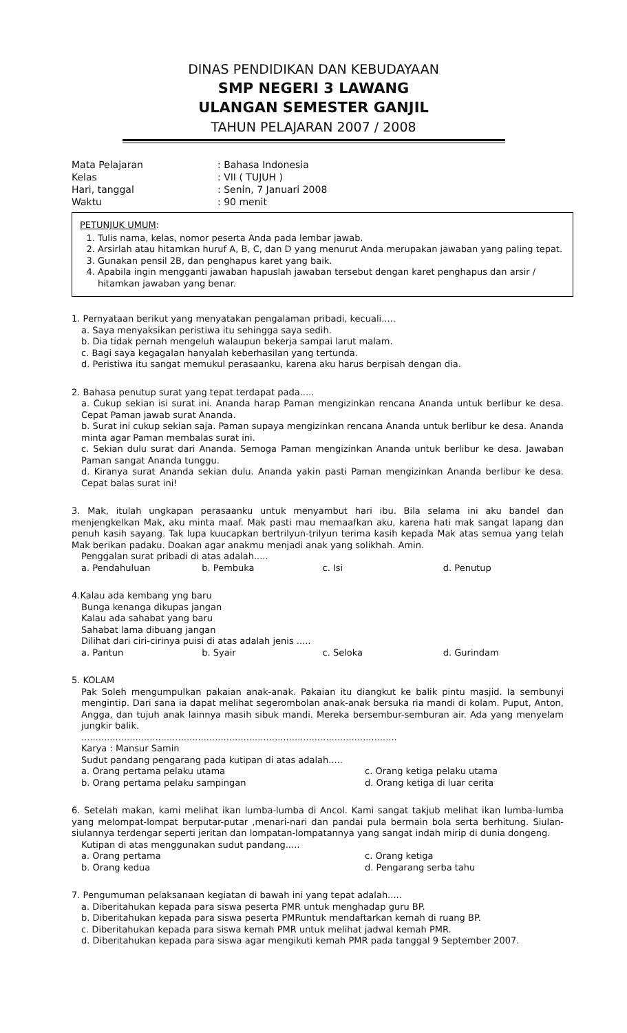DINAS PENDIDIKAN DAN KEBUDAYAAN
SMP NEGERI 3 LAWANG
ULANGAN SEMESTER GANJIL
TAHUN PELAJARAN 2007 / 2008
Mata Pelajaran: Bahasa Indonesia
Kelas: VII ( TUJUH )
Hari, tanggal: Senin, 7 Januari 2008
Waktu: 90 menit
PETUNJUK UMUM:
1. Tulis nama, kelas, nomor peserta Anda pada lembar jawab.
2. Arsirlah atau hitamkan huruf A, B, C, dan D yang menurut Anda merupakan jawaban yang paling tepat.
3. Gunakan pensil 2B, dan penghapus karet yang baik.
4. Apabila ingin mengganti jawaban hapuslah jawaban tersebut dengan karet penghapus dan arsir / hitamkan jawaban yang benar.
1. Pernyataan berikut yang menyatakan pengalaman pribadi, kecuali.....
a. Saya menyaksikan peristiwa itu sehingga saya sedih.
b. Dia tidak pernah mengeluh walaupun bekerja sampai larut malam.
c. Bagi saya kegagalan hanyalah keberhasilan yang tertunda.
d. Peristiwa itu sangat memukul perasaanku, karena aku harus berpisah dengan dia.
2. Bahasa penutup surat yang tepat terdapat pada.....
a. Cukup sekian isi surat ini. Ananda harap Paman mengizinkan rencana Ananda untuk berlibur ke desa. Cepat Paman jawab surat Ananda.
b. Surat ini cukup sekian saja. Paman supaya mengizinkan rencana Ananda untuk berlibur ke desa. Ananda minta agar Paman membalas surat ini.
c. Sekian dulu surat dari Ananda. Semoga Paman mengizinkan Ananda untuk berlibur ke desa. Jawaban Paman sangat Ananda tunggu.
d. Kiranya surat Ananda sekian dulu. Ananda yakin pasti Paman mengizinkan Ananda berlibur ke desa. Cepat balas surat ini!
3. Mak, itulah ungkapan perasaanku untuk menyambut hari ibu. Bila selama ini aku bandel dan menjengkelkan Mak, aku minta maaf. Mak pasti mau memaafkan aku, karena hati mak sangat lapang dan penuh kasih sayang. Tak lupa kuucapkan bertrilyun-trilyun terima kasih kepada Mak atas semua yang telah Mak berikan padaku. Doakan agar anakmu menjadi anak yang solikhah. Amin.
Penggalan surat pribadi di atas adalah.....
a. Pendahuluan b. Pembuka c. Isi d. Penutup
4.Kalau ada kembang yng baru
Bunga kenanga dikupas jangan
Kalau ada sahabat yang baru
Sahabat lama dibuang jangan
Dilihat dari ciri-cirinya puisi di atas adalah jenis .....
a. Pantun b. Syair c. Seloka d. Gurindam
5. KOLAM
Pak Soleh mengumpulkan pakaian anak-anak. Pakaian itu diangkut ke balik pintu masjid. Ia sembunyi mengintip. Dari sana ia dapat melihat segerombolan anak-anak bersuka ria mandi di kolam. Puput, Anton, Angga, dan tujuh anak lainnya masih sibuk mandi. Mereka bersembur-semburan air. Ada yang menyelam jungkir balik.
...............................................................................................................
Karya : Mansur Samin
Sudut pandang pengarang pada kutipan di atas adalah.....
a. Orang pertama pelaku utama c. Orang ketiga pelaku utama b. Orang pertama pelaku sampingan d. Orang ketiga di luar cerita
6. Setelah makan, kami melihat ikan lumba-lumba di Ancol. Kami sangat takjub melihat ikan lumba-lumba yang melompat-lompat berputar-putar ,menari-nari dan pandai pula bermain bola serta berhitung. Siulan-siulannya terdengar seperti jeritan dan lompatan-lompatannya yang sangat indah mirip di dunia dongeng.
Kutipan di atas menggunakan sudut pandang.....
a. Orang pertama c. Orang ketiga b. Orang kedua d. Pengarang serba tahu
7. Pengumuman pelaksanaan kegiatan di bawah ini yang tepat adalah.....
a. Diberitahukan kepada para siswa peserta PMR untuk menghadap guru BP.
b. Diberitahukan kepada para siswa peserta PMRuntuk mendaftarkan kemah di ruang BP.
c. Diberitahukan kepada para siswa kemah PMR untuk melihat jadwal kemah PMR.
d. Diberitahukan kepada para siswa agar mengikuti kemah PMR pada tanggal 9 September 2007.